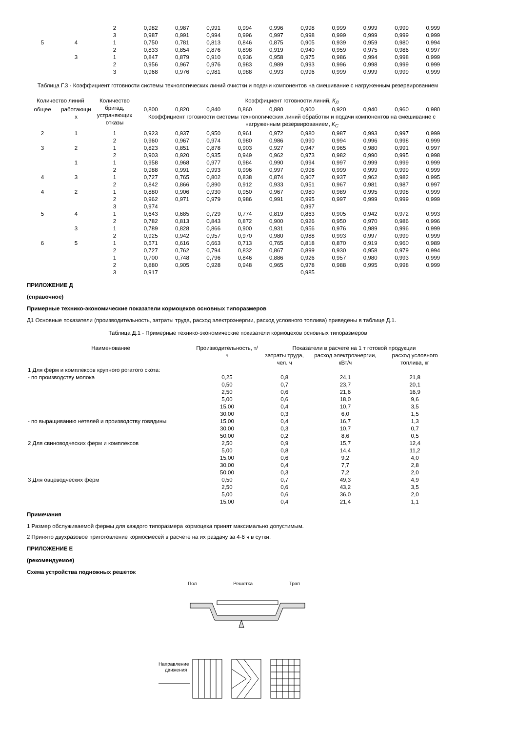| | | 2 | 0,982 | 0,987 | 0,991 | 0,994 | 0,996 | 0,998 | 0,999 | 0,999 | 0,999 | 0,999 |
| | | 3 | 0,987 | 0,991 | 0,994 | 0,996 | 0,997 | 0,998 | 0,999 | 0,999 | 0,999 | 0,999 |
| 5 | 4 | 1 | 0,750 | 0,781 | 0,813 | 0,846 | 0,875 | 0,905 | 0,939 | 0,959 | 0,980 | 0,994 |
| | | 2 | 0,833 | 0,854 | 0,876 | 0,898 | 0,919 | 0,940 | 0,959 | 0,975 | 0,986 | 0,997 |
| | 3 | 1 | 0,847 | 0,879 | 0,910 | 0,936 | 0,958 | 0,975 | 0,986 | 0,994 | 0,998 | 0,999 |
| | | 2 | 0,956 | 0,967 | 0,976 | 0,983 | 0,989 | 0,993 | 0,996 | 0,998 | 0,999 | 0,999 |
| | | 3 | 0,968 | 0,976 | 0,981 | 0,988 | 0,993 | 0,996 | 0,999 | 0,999 | 0,999 | 0,999 |
Таблица Г.3 - Коэффициент готовности системы технологических линий очистки и подачи компонентов на смешивание с нагруженным резервированием
| Количество линий | | Количество бригад, устраняющих отказы | Коэффициент готовности линий, К<sub>Л</sub> | | | | | | | | | |
| --- | --- | --- | --- | --- | --- | --- | --- | --- | --- | --- | --- | --- |
| общее | работающи х | | 0,800 | 0,820 | 0,840 | 0,860 | 0,880 | 0,900 | 0,920 | 0,940 | 0,960 | 0,980 |
| | | | Коэффициент готовности системы технологических линий обработки и подачи компонентов на смешивание с нагруженным резервированием, К<sub>С</sub> | | | | | | | | | |
| 2 | 1 | 1 | 0,923 | 0,937 | 0,950 | 0,961 | 0,972 | 0,980 | 0,987 | 0,993 | 0,997 | 0,999 |
| | | 2 | 0,960 | 0,967 | 0,974 | 0,980 | 0,986 | 0,990 | 0,994 | 0,996 | 0,998 | 0,999 |
| 3 | 2 | 1 | 0,823 | 0,851 | 0,878 | 0,903 | 0,927 | 0,947 | 0,965 | 0,980 | 0,991 | 0,997 |
| | | 2 | 0,903 | 0,920 | 0,935 | 0,949 | 0,962 | 0,973 | 0,982 | 0,990 | 0,995 | 0,998 |
| | 1 | 1 | 0,958 | 0,968 | 0,977 | 0,984 | 0,990 | 0,994 | 0,997 | 0,999 | 0,999 | 0,999 |
| | | 2 | 0,988 | 0,991 | 0,993 | 0,996 | 0,997 | 0,998 | 0,999 | 0,999 | 0,999 | 0,999 |
| 4 | 3 | 1 | 0,727 | 0,765 | 0,802 | 0,838 | 0,874 | 0,907 | 0,937 | 0,962 | 0,982 | 0,995 |
| | | 2 | 0,842 | 0,866 | 0,890 | 0,912 | 0,933 | 0,951 | 0,967 | 0,981 | 0,987 | 0,997 |
| 4 | 2 | 1 | 0,880 | 0,906 | 0,930 | 0,950 | 0,967 | 0,980 | 0,989 | 0,995 | 0,998 | 0,999 |
| | | 2 | 0,962 | 0,971 | 0,979 | 0,986 | 0,991 | 0,995 | 0,997 | 0,999 | 0,999 | 0,999 |
| | | 3 | 0,974 | | | | | 0,997 | | | | |
| 5 | 4 | 1 | 0,643 | 0,685 | 0,729 | 0,774 | 0,819 | 0,863 | 0,905 | 0,942 | 0,972 | 0,993 |
| | | 2 | 0,782 | 0,813 | 0,843 | 0,872 | 0,900 | 0,926 | 0,950 | 0,970 | 0,986 | 0,996 |
| | 3 | 1 | 0,789 | 0,828 | 0,866 | 0,900 | 0,931 | 0,956 | 0,976 | 0,989 | 0,996 | 0,999 |
| | | 2 | 0,925 | 0,942 | 0,957 | 0,970 | 0,980 | 0,988 | 0,993 | 0,997 | 0,999 | 0,999 |
| 6 | 5 | 1 | 0,571 | 0,616 | 0,663 | 0,713 | 0,765 | 0,818 | 0,870 | 0,919 | 0,960 | 0,989 |
| | | 2 | 0,727 | 0,762 | 0,794 | 0,832 | 0,867 | 0,899 | 0,930 | 0,958 | 0,979 | 0,994 |
| | | 1 | 0,700 | 0,748 | 0,796 | 0,846 | 0,886 | 0,926 | 0,957 | 0,980 | 0,993 | 0,999 |
| | | 2 | 0,880 | 0,905 | 0,928 | 0,948 | 0,965 | 0,978 | 0,988 | 0,995 | 0,998 | 0,999 |
| | | 3 | 0,917 | | | | | 0,985 | | | | |
ПРИЛОЖЕНИЕ Д
(справочное)
Примерные технико-экономические показатели кормоцехов основных типоразмеров
Д1 Основные показатели (производительность, затраты труда, расход электроэнергии, расход условного топлива) приведены в таблице Д.1.
Таблица Д.1 - Примерные технико-экономические показатели кормоцехов основных типоразмеров
| Наименование | Производительность, т/ч | Показатели в расчете на 1 т готовой продукции | | |
| --- | --- | --- | --- | --- |
| | | затраты труда, чел. ч | расход электроэнергии, кВт/ч | расход условного топлива, кг |
| 1 Для ферм и комплексов крупного рогатого скота: | | | | |
| - по производству молока | 0,25 | 0,8 | 24,1 | 21,8 |
| | 0,50 | 0,7 | 23,7 | 20,1 |
| | 2,50 | 0,6 | 21,6 | 16,9 |
| | 5,00 | 0,6 | 18,0 | 9,6 |
| | 15,00 | 0,4 | 10,7 | 3,5 |
| | 30,00 | 0,3 | 6,0 | 1,5 |
| - по выращиванию нетелей и производству говядины | 15,00 | 0,4 | 16,7 | 1,3 |
| | 30,00 | 0,3 | 10,7 | 0,7 |
| | 50,00 | 0,2 | 8,6 | 0,5 |
| 2 Для свиноводческих ферм и комплексов | 2,50 | 0,9 | 15,7 | 12,4 |
| | 5,00 | 0,8 | 14,4 | 11,2 |
| | 15,00 | 0,6 | 9,2 | 4,0 |
| | 30,00 | 0,4 | 7,7 | 2,8 |
| | 50,00 | 0,3 | 7,2 | 2,0 |
| 3 Для овцеводческих ферм | 0,50 | 0,7 | 49,3 | 4,9 |
| | 2,50 | 0,6 | 43,2 | 3,5 |
| | 5,00 | 0,6 | 36,0 | 2,0 |
| | 15,00 | 0,4 | 21,4 | 1,1 |
Примечания
1 Размер обслуживаемой фермы для каждого типоразмера кормоцеха принят максимально допустимым.
2 Принято двухразовое приготовление кормосмесей в расчете на их раздачу за 4-6 ч в сутки.
ПРИЛОЖЕНИЕ Е
(рекомендуемое)
Схема устройства подножных решеток
Пол Решетка Трап
Направление
движения